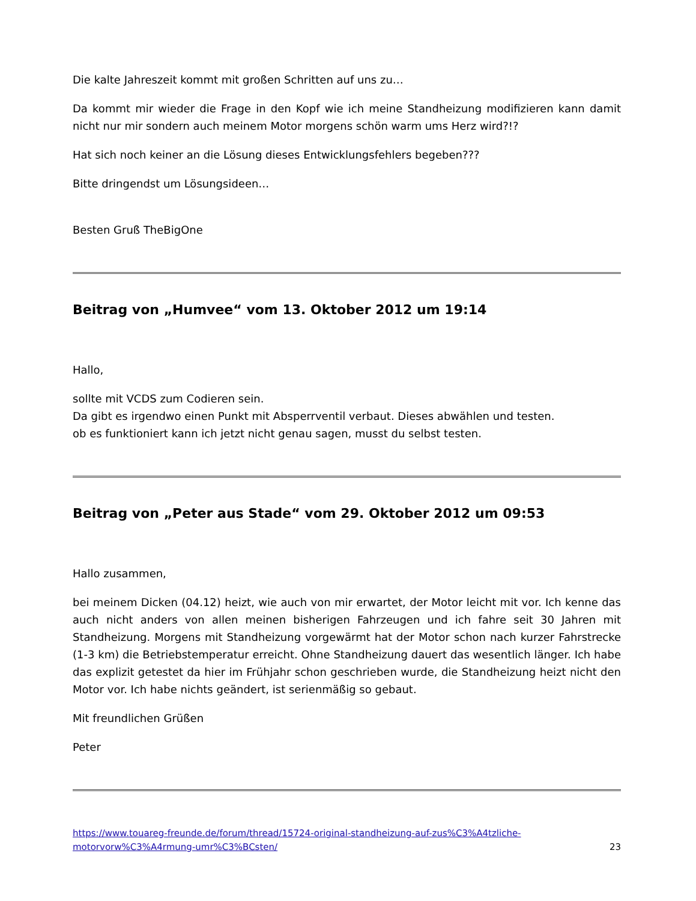Die kalte Jahreszeit kommt mit großen Schritten auf uns zu…
Da kommt mir wieder die Frage in den Kopf wie ich meine Standheizung modifizieren kann damit nicht nur mir sondern auch meinem Motor morgens schön warm ums Herz wird?!?
Hat sich noch keiner an die Lösung dieses Entwicklungsfehlers begeben???
Bitte dringendst um Lösungsideen…
Besten Gruß TheBigOne
Beitrag von „Humvee“ vom 13. Oktober 2012 um 19:14
Hallo,
sollte mit VCDS zum Codieren sein.
Da gibt es irgendwo einen Punkt mit Absperrventil verbaut. Dieses abwählen und testen.
ob es funktioniert kann ich jetzt nicht genau sagen, musst du selbst testen.
Beitrag von „Peter aus Stade“ vom 29. Oktober 2012 um 09:53
Hallo zusammen,
bei meinem Dicken (04.12) heizt, wie auch von mir erwartet, der Motor leicht mit vor. Ich kenne das auch nicht anders von allen meinen bisherigen Fahrzeugen und ich fahre seit 30 Jahren mit Standheizung. Morgens mit Standheizung vorgewärmt hat der Motor schon nach kurzer Fahrstrecke (1-3 km) die Betriebstemperatur erreicht. Ohne Standheizung dauert das wesentlich länger. Ich habe das explizit getestet da hier im Frühjahr schon geschrieben wurde, die Standheizung heizt nicht den Motor vor. Ich habe nichts geändert, ist serienmäßig so gebaut.
Mit freundlichen Grüßen
Peter
https://www.touareg-freunde.de/forum/thread/15724-original-standheizung-auf-zus%C3%A4tzliche-
motorvorw%C3%A4rmung-umr%C3%BCsten/ 23